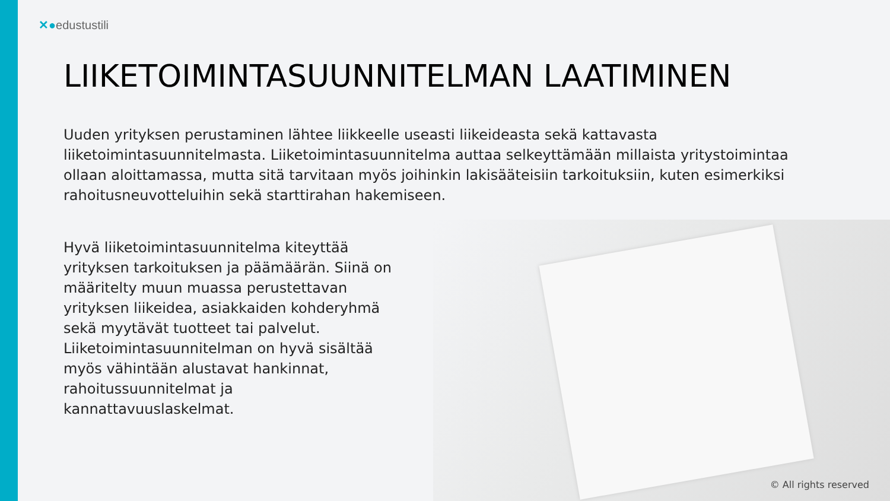✕●edustustili
LIIKETOIMINTASUUNNITELMAN LAATIMINEN
Uuden yrityksen perustaminen lähtee liikkeelle useasti liikeideasta sekä kattavasta liiketoimintasuunnitelmasta. Liiketoimintasuunnitelma auttaa selkeyttämään millaista yritystoimintaa ollaan aloittamassa, mutta sitä tarvitaan myös joihinkin lakisääteisiin tarkoituksiin, kuten esimerkiksi rahoitusneuvotteluihin sekä starttirahan hakemiseen.
Hyvä liiketoimintasuunnitelma kiteyttää yrityksen tarkoituksen ja päämäärän. Siinä on määritelty muun muassa perustettavan yrityksen liikeidea, asiakkaiden kohderyhmä sekä myytävät tuotteet tai palvelut. Liiketoimintasuunnitelman on hyvä sisältää myös vähintään alustavat hankinnat, rahoitussuunnitelmat ja kannattavuuslaskelmat.
© All rights reserved